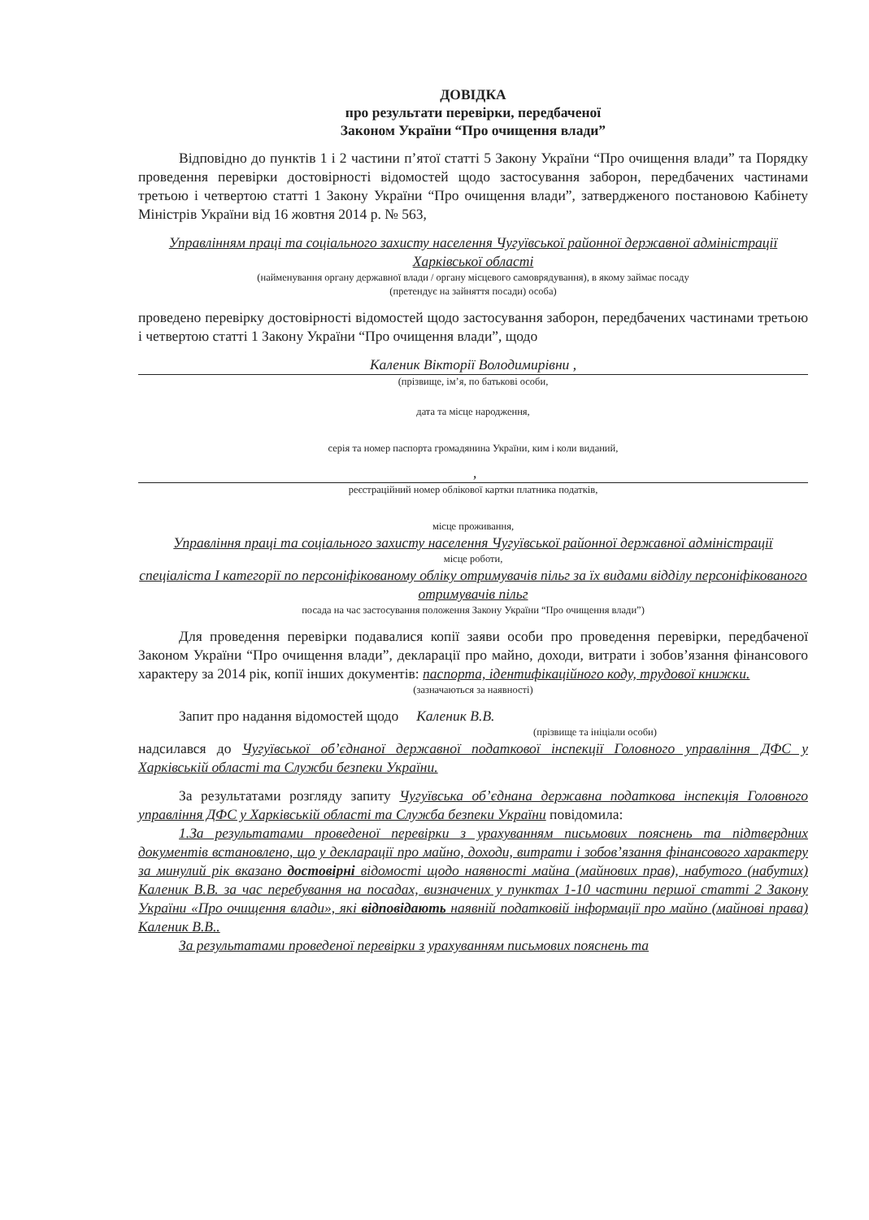ДОВІДКА
про результати перевірки, передбаченої
Законом України “Про очищення влади”
Відповідно до пунктів 1 і 2 частини п’ятої статті 5 Закону України “Про очищення влади” та Порядку проведення перевірки достовірності відомостей щодо застосування заборон, передбачених частинами третьою і четвертою статті 1 Закону України “Про очищення влади”, затвердженого постановою Кабінету Міністрів України від 16 жовтня 2014 р. № 563,
Управлінням праці та соціального захисту населення Чугуївської районної державної адміністрації Харківської області
(найменування органу державної влади / органу місцевого самоврядування), в якому займає посаду
(претендує на зайняття посади) особа)
проведено перевірку достовірності відомостей щодо застосування заборон, передбачених частинами третьою і четвертою статті 1 Закону України “Про очищення влади”, щодо
Каленик Вікторії Володимирівни ,
(прізвище, ім’я, по батькові особи,
дата та місце народження,
серія та номер паспорта громадянина України, ким і коли виданий,
,
реєстраційний номер облікової картки платника податків,
місце проживання,
Управління праці та соціального захисту населення Чугуївської районної державної адміністрації
місце роботи,
спеціаліста І категорії по персоніфікованому обліку отримувачів пільг за їх видами відділу персоніфікованого отримувачів пільг
посада на час застосування положення Закону України “Про очищення влади”)
Для проведення перевірки подавалися копії заяви особи про проведення перевірки, передбаченої Законом України “Про очищення влади”, декларації про майно, доходи, витрати і зобов’язання фінансового характеру за 2014 рік, копії інших документів: паспорта, ідентифікаційного коду, трудової книжки.
(зазначаються за наявності)
Запит про надання відомостей щодо Каленик В.В.
(прізвище та ініціали особи)
надсилався до Чугуївської об’єднаної державної податкової інспекції Головного управління ДФС у Харківській області та Служби безпеки України.
За результатами розгляду запиту Чугуївська об’єднана державна податкова інспекція Головного управління ДФС у Харківській області та Служба безпеки України повідомила:
1.За результатами проведеної перевірки з урахуванням письмових пояснень та підтвердних документів встановлено, що у декларації про майно, доходи, витрати і зобов’язання фінансового характеру за минулий рік вказано достовірні відомості щодо наявності майна (майнових прав), набутого (набутих) Каленик В.В. за час перебування на посадах, визначених у пунктах 1-10 частини першої статті 2 Закону України «Про очищення влади», які відповідають наявній податковій інформації про майно (майнові права) Каленик В.В..
За результатами проведеної перевірки з урахуванням письмових пояснень та